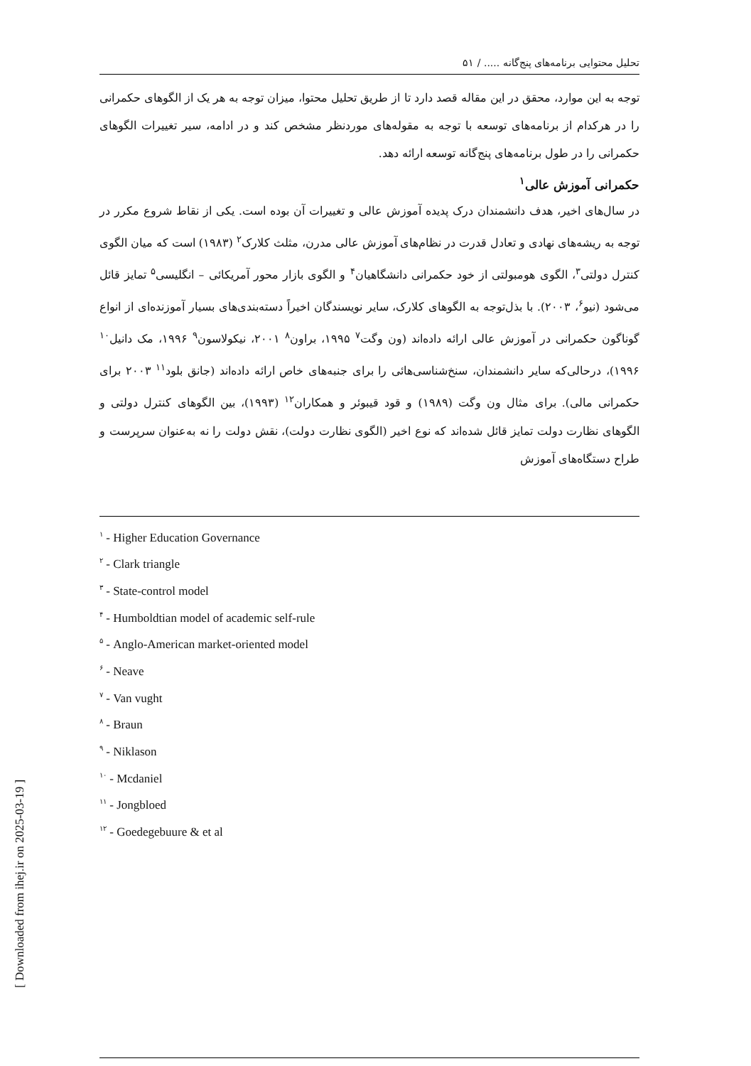تحلیل محتوایی برنامه‌های پنج‌گانه ..... / ۵۱
توجه به این موارد، محقق در این مقاله قصد دارد تا از طریق تحلیل محتوا، میزان توجه به هر یک از الگوهای حکمرانی را در هرکدام از برنامه‌های توسعه با توجه به مقوله‌های موردنظر مشخص کند و در ادامه، سیر تغییرات الگوهای حکمرانی را در طول برنامه‌های پنج‌گانه توسعه ارائه دهد.
حکمرانی آموزش عالی<sup>۱</sup>
در سال‌های اخیر، هدف دانشمندان درک پدیده آموزش عالی و تغییرات آن بوده است. یکی از نقاط شروع مکرر در توجه به ریشه‌های نهادی و تعادل قدرت در نظام‌های آموزش عالی مدرن، مثلث کلارک<sup>۲</sup> (۱۹۸۳) است که میان الگوی کنترل دولتی<sup>۳</sup>، الگوی هومبولتی از خود حکمرانی دانشگاهیان<sup>۴</sup> و الگوی بازار محور آمریکائی – انگلیسی<sup>۵</sup> تمایز قائل می‌شود (نیو<sup>۶</sup>، ۲۰۰۳). با بذل‌توجه به الگوهای کلارک، سایر نویسندگان اخیراً دسته‌بندی‌های بسیار آموزنده‌ای از انواع گوناگون حکمرانی در آموزش عالی ارائه داده‌اند (ون وگت<sup>۷</sup> ۱۹۹۵، براون<sup>۸</sup> ۲۰۰۱، نیکولاسون<sup>۹</sup> ۱۹۹۶، مک دانیل<sup>۱۰</sup> ۱۹۹۶)، درحالی‌که سایر دانشمندان، سنخ‌شناسی‌هائی را برای جنبه‌های خاص ارائه داده‌اند (جانق بلود<sup>۱۱</sup> ۲۰۰۳ برای حکمرانی مالی). برای مثال ون وگت (۱۹۸۹) و قود قیبوئر و همکاران<sup>۱۲</sup> (۱۹۹۳)، بین الگوهای کنترل دولتی و الگوهای نظارت دولت تمایز قائل شده‌اند که نوع اخیر (الگوی نظارت دولت)، نقش دولت را نه به‌عنوان سرپرست و طراح دستگاه‌های آموزش
<sup>۱</sup> - Higher Education Governance
<sup>۲</sup> - Clark triangle
<sup>۳</sup> - State-control model
<sup>۴</sup> - Humboldtian model of academic self-rule
<sup>۵</sup> - Anglo-American market-oriented model
<sup>۶</sup> - Neave
<sup>۷</sup> - Van vught
<sup>۸</sup> - Braun
<sup>۹</sup> - Niklason
<sup>۱۰</sup> - Mcdaniel
<sup>۱۱</sup> - Jongbloed
<sup>۱۲</sup> - Goedegebuure & et al
[ Downloaded from ihej.ir on 2025-03-19 ]